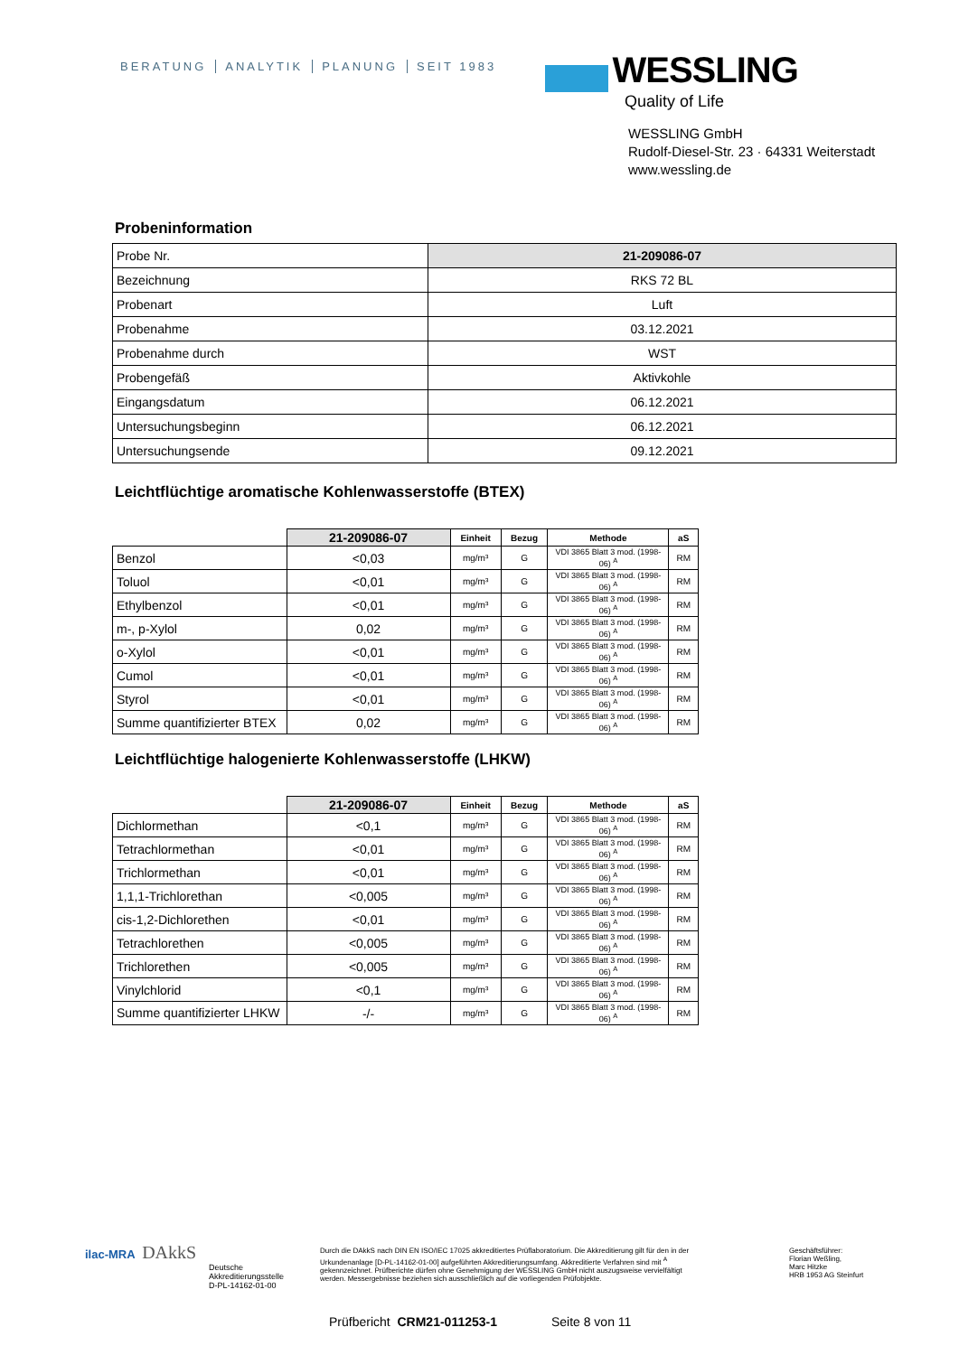BERATUNG ANALYTIK PLANUNG SEIT 1983
WESSLING
Quality of Life
WESSLING GmbH
Rudolf-Diesel-Str. 23 · 64331 Weiterstadt
www.wessling.de
Probeninformation
| Probe Nr. | 21-209086-07 |
| Bezeichnung | RKS 72 BL |
| Probenart | Luft |
| Probenahme | 03.12.2021 |
| Probenahme durch | WST |
| Probengefäß | Aktivkohle |
| Eingangsdatum | 06.12.2021 |
| Untersuchungsbeginn | 06.12.2021 |
| Untersuchungsende | 09.12.2021 |
Leichtflüchtige aromatische Kohlenwasserstoffe (BTEX)
| | 21-209086-07 | Einheit | Bezug | Methode | aS |
| --- | --- | --- | --- | --- | --- |
| Benzol | <0,03 | mg/m³ | G | VDI 3865 Blatt 3 mod. (1998-06) <sup>A</sup> | RM |
| Toluol | <0,01 | mg/m³ | G | VDI 3865 Blatt 3 mod. (1998-06) <sup>A</sup> | RM |
| Ethylbenzol | <0,01 | mg/m³ | G | VDI 3865 Blatt 3 mod. (1998-06) <sup>A</sup> | RM |
| m-, p-Xylol | 0,02 | mg/m³ | G | VDI 3865 Blatt 3 mod. (1998-06) <sup>A</sup> | RM |
| o-Xylol | <0,01 | mg/m³ | G | VDI 3865 Blatt 3 mod. (1998-06) <sup>A</sup> | RM |
| Cumol | <0,01 | mg/m³ | G | VDI 3865 Blatt 3 mod. (1998-06) <sup>A</sup> | RM |
| Styrol | <0,01 | mg/m³ | G | VDI 3865 Blatt 3 mod. (1998-06) <sup>A</sup> | RM |
| Summe quantifizierter BTEX | 0,02 | mg/m³ | G | VDI 3865 Blatt 3 mod. (1998-06) <sup>A</sup> | RM |
Leichtflüchtige halogenierte Kohlenwasserstoffe (LHKW)
| | 21-209086-07 | Einheit | Bezug | Methode | aS |
| --- | --- | --- | --- | --- | --- |
| Dichlormethan | <0,1 | mg/m³ | G | VDI 3865 Blatt 3 mod. (1998-06) <sup>A</sup> | RM |
| Tetrachlormethan | <0,01 | mg/m³ | G | VDI 3865 Blatt 3 mod. (1998-06) <sup>A</sup> | RM |
| Trichlormethan | <0,01 | mg/m³ | G | VDI 3865 Blatt 3 mod. (1998-06) <sup>A</sup> | RM |
| 1,1,1-Trichlorethan | <0,005 | mg/m³ | G | VDI 3865 Blatt 3 mod. (1998-06) <sup>A</sup> | RM |
| cis-1,2-Dichlorethen | <0,01 | mg/m³ | G | VDI 3865 Blatt 3 mod. (1998-06) <sup>A</sup> | RM |
| Tetrachlorethen | <0,005 | mg/m³ | G | VDI 3865 Blatt 3 mod. (1998-06) <sup>A</sup> | RM |
| Trichlorethen | <0,005 | mg/m³ | G | VDI 3865 Blatt 3 mod. (1998-06) <sup>A</sup> | RM |
| Vinylchlorid | <0,1 | mg/m³ | G | VDI 3865 Blatt 3 mod. (1998-06) <sup>A</sup> | RM |
| Summe quantifizierter LHKW | -/- | mg/m³ | G | VDI 3865 Blatt 3 mod. (1998-06) <sup>A</sup> | RM |
ilac-MRA DAkkS
Deutsche
Akkreditierungsstelle
D-PL-14162-01-00
Durch die DAkkS nach DIN EN ISO/IEC 17025 akkreditiertes Prüflaboratorium. Die Akkreditierung gilt für den in der Urkundenanlage [D-PL-14162-01-00] aufgeführten Akkreditierungsumfang. Akkreditierte Verfahren sind mit <sup>A</sup> gekennzeichnet. Prüfberichte dürfen ohne Genehmigung der WESSLING GmbH nicht auszugsweise vervielfältigt werden. Messergebnisse beziehen sich ausschließlich auf die vorliegenden Prüfobjekte.
Geschäftsführer:
Florian Weßling,
Marc Hitzke
HRB 1953 AG Steinfurt
Prüfbericht CRM21-011253-1 Seite 8 von 11